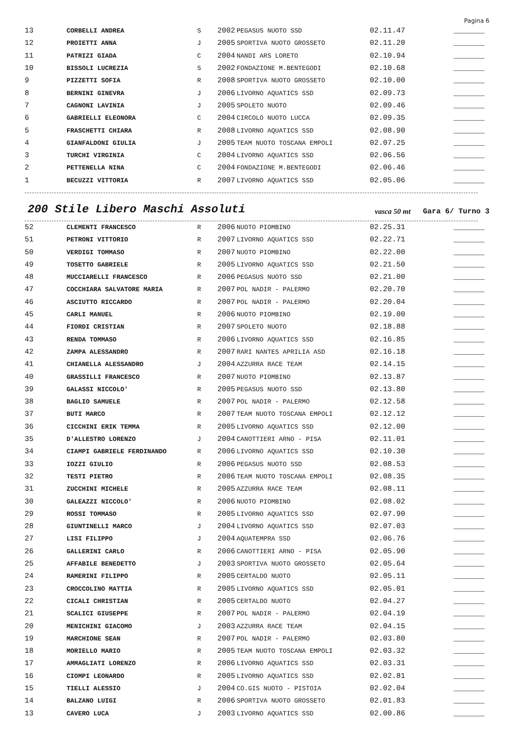Pagina 6
| 13 | CORBELLI ANDREA | S | 2002 | PEGASUS NUOTO SSD | 02.11.47 | _______ |
| 12 | PROIETTI ANNA | J | 2005 | SPORTIVA NUOTO GROSSETO | 02.11.20 | _______ |
| 11 | PATRIZI GIADA | C | 2004 | NANDI ARS LORETO | 02.10.94 | _______ |
| 10 | BISSOLI LUCREZIA | S | 2002 | FONDAZIONE M.BENTEGODI | 02.10.68 | _______ |
| 9 | PIZZETTI SOFIA | R | 2008 | SPORTIVA NUOTO GROSSETO | 02.10.00 | _______ |
| 8 | BERNINI GINEVRA | J | 2006 | LIVORNO AQUATICS SSD | 02.09.73 | _______ |
| 7 | CAGNONI LAVINIA | J | 2005 | SPOLETO NUOTO | 02.09.46 | _______ |
| 6 | GABRIELLI ELEONORA | C | 2004 | CIRCOLO NUOTO LUCCA | 02.09.35 | _______ |
| 5 | FRASCHETTI CHIARA | R | 2008 | LIVORNO AQUATICS SSD | 02.08.90 | _______ |
| 4 | GIANFALDONI GIULIA | J | 2005 | TEAM NUOTO TOSCANA EMPOLI | 02.07.25 | _______ |
| 3 | TURCHI VIRGINIA | C | 2004 | LIVORNO AQUATICS SSD | 02.06.56 | _______ |
| 2 | PETTENELLA NINA | C | 2004 | FONDAZIONE M.BENTEGODI | 02.06.46 | _______ |
| 1 | BECUZZI VITTORIA | R | 2007 | LIVORNO AQUATICS SSD | 02.05.06 | _______ |
200 Stile Libero Maschi Assoluti
vasca 50 mt Gara 6/ Turno 3
| 52 | CLEMENTI FRANCESCO | R | 2006 | NUOTO PIOMBINO | 02.25.31 | _______ |
| 51 | PETRONI VITTORIO | R | 2007 | LIVORNO AQUATICS SSD | 02.22.71 | _______ |
| 50 | VERDIGI TOMMASO | R | 2007 | NUOTO PIOMBINO | 02.22.00 | _______ |
| 49 | TOSETTO GABRIELE | R | 2005 | LIVORNO AQUATICS SSD | 02.21.50 | _______ |
| 48 | MUCCIARELLI FRANCESCO | R | 2006 | PEGASUS NUOTO SSD | 02.21.00 | _______ |
| 47 | COCCHIARA SALVATORE MARIA | R | 2007 | POL NADIR - PALERMO | 02.20.70 | _______ |
| 46 | ASCIUTTO RICCARDO | R | 2007 | POL NADIR - PALERMO | 02.20.04 | _______ |
| 45 | CARLI MANUEL | R | 2006 | NUOTO PIOMBINO | 02.19.00 | _______ |
| 44 | FIORDI CRISTIAN | R | 2007 | SPOLETO NUOTO | 02.18.88 | _______ |
| 43 | RENDA TOMMASO | R | 2006 | LIVORNO AQUATICS SSD | 02.16.85 | _______ |
| 42 | ZAMPA ALESSANDRO | R | 2007 | RARI NANTES APRILIA ASD | 02.16.18 | _______ |
| 41 | CHIANELLA ALESSANDRO | J | 2004 | AZZURRA RACE TEAM | 02.14.15 | _______ |
| 40 | GRASSILLI FRANCESCO | R | 2007 | NUOTO PIOMBINO | 02.13.87 | _______ |
| 39 | GALASSI NICCOLO' | R | 2005 | PEGASUS NUOTO SSD | 02.13.80 | _______ |
| 38 | BAGLIO SAMUELE | R | 2007 | POL NADIR - PALERMO | 02.12.58 | _______ |
| 37 | BUTI MARCO | R | 2007 | TEAM NUOTO TOSCANA EMPOLI | 02.12.12 | _______ |
| 36 | CICCHINI ERIK TEMMA | R | 2005 | LIVORNO AQUATICS SSD | 02.12.00 | _______ |
| 35 | D'ALLESTRO LORENZO | J | 2004 | CANOTTIERI ARNO - PISA | 02.11.01 | _______ |
| 34 | CIAMPI GABRIELE FERDINANDO | R | 2006 | LIVORNO AQUATICS SSD | 02.10.30 | _______ |
| 33 | IOZZI GIULIO | R | 2006 | PEGASUS NUOTO SSD | 02.08.53 | _______ |
| 32 | TESTI PIETRO | R | 2006 | TEAM NUOTO TOSCANA EMPOLI | 02.08.35 | _______ |
| 31 | ZUCCHINI MICHELE | R | 2005 | AZZURRA RACE TEAM | 02.08.11 | _______ |
| 30 | GALEAZZI NICCOLO' | R | 2006 | NUOTO PIOMBINO | 02.08.02 | _______ |
| 29 | ROSSI TOMMASO | R | 2005 | LIVORNO AQUATICS SSD | 02.07.90 | _______ |
| 28 | GIUNTINELLI MARCO | J | 2004 | LIVORNO AQUATICS SSD | 02.07.03 | _______ |
| 27 | LISI FILIPPO | J | 2004 | AQUATEMPRA SSD | 02.06.76 | _______ |
| 26 | GALLERINI CARLO | R | 2006 | CANOTTIERI ARNO - PISA | 02.05.90 | _______ |
| 25 | AFFABILE BENEDETTO | J | 2003 | SPORTIVA NUOTO GROSSETO | 02.05.64 | _______ |
| 24 | RAMERINI FILIPPO | R | 2005 | CERTALDO NUOTO | 02.05.11 | _______ |
| 23 | CROCCOLINO MATTIA | R | 2005 | LIVORNO AQUATICS SSD | 02.05.01 | _______ |
| 22 | CICALI CHRISTIAN | R | 2005 | CERTALDO NUOTO | 02.04.27 | _______ |
| 21 | SCALICI GIUSEPPE | R | 2007 | POL NADIR - PALERMO | 02.04.19 | _______ |
| 20 | MENICHINI GIACOMO | J | 2003 | AZZURRA RACE TEAM | 02.04.15 | _______ |
| 19 | MARCHIONE SEAN | R | 2007 | POL NADIR - PALERMO | 02.03.80 | _______ |
| 18 | MORIELLO MARIO | R | 2005 | TEAM NUOTO TOSCANA EMPOLI | 02.03.32 | _______ |
| 17 | AMMAGLIATI LORENZO | R | 2006 | LIVORNO AQUATICS SSD | 02.03.31 | _______ |
| 16 | CIOMPI LEONARDO | R | 2005 | LIVORNO AQUATICS SSD | 02.02.81 | _______ |
| 15 | TIELLI ALESSIO | J | 2004 | CO.GIS NUOTO - PISTOIA | 02.02.04 | _______ |
| 14 | BALZANO LUIGI | R | 2006 | SPORTIVA NUOTO GROSSETO | 02.01.83 | _______ |
| 13 | CAVERO LUCA | J | 2003 | LIVORNO AQUATICS SSD | 02.00.86 | _______ |